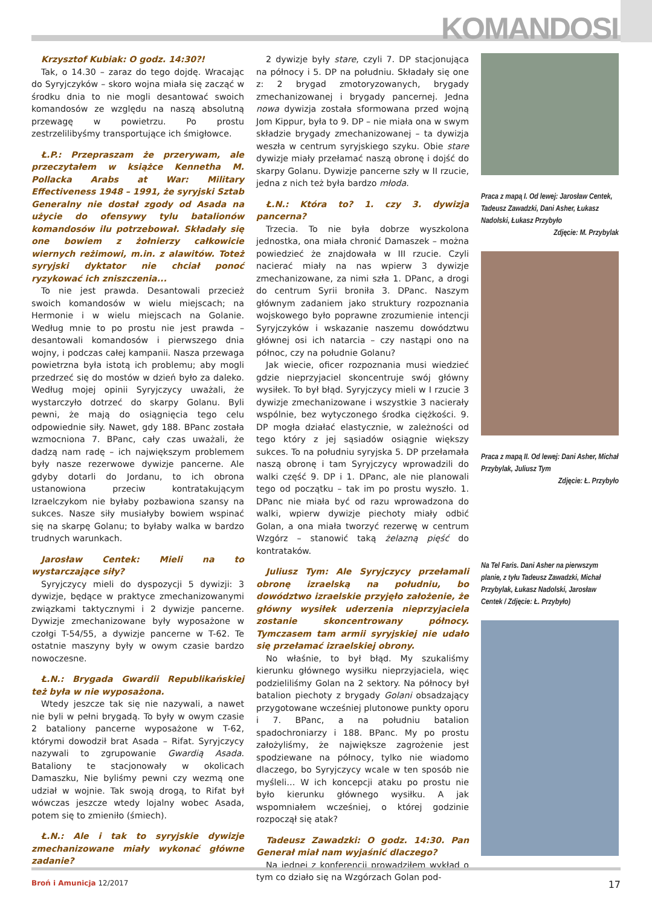KOMANDOSI
Krzysztof Kubiak: O godz. 14:30?!
Tak, o 14.30 – zaraz do tego dojdę. Wracając do Syryjczyków – skoro wojna miała się zacząć w środku dnia to nie mogli desantować swoich komandosów ze względu na naszą absolutną przewagę w powietrzu. Po prostu zestrzelilibyśmy transportujące ich śmigłowce.
Ł.P.: Przepraszam że przerywam, ale przeczytałem w książce Kennetha M. Pollacka Arabs at War: Military Effectiveness 1948 – 1991, że syryjski Sztab Generalny nie dostał zgody od Asada na użycie do ofensywy tylu batalionów komandosów ilu potrzebował. Składały się one bowiem z żołnierzy całkowicie wiernych reżimowi, m.in. z alawitów. Toteż syryjski dyktator nie chciał ponoć ryzykować ich zniszczenia...
To nie jest prawda. Desantowali przecież swoich komandosów w wielu miejscach; na Hermonie i w wielu miejscach na Golanie. Według mnie to po prostu nie jest prawda – desantowali komandosów i pierwszego dnia wojny, i podczas całej kampanii. Nasza przewaga powietrzna była istotą ich problemu; aby mogli przedrzeć się do mostów w dzień było za daleko. Według mojej opinii Syryjczycy uważali, że wystarczyło dotrzeć do skarpy Golanu. Byli pewni, że mają do osiągnięcia tego celu odpowiednie siły. Nawet, gdy 188. BPanc została wzmocniona 7. BPanc, cały czas uważali, że dadzą nam radę – ich największym problemem były nasze rezerwowe dywizje pancerne. Ale gdyby dotarli do Jordanu, to ich obrona ustanowiona przeciw kontratakującym Izraelczykom nie byłaby pozbawiona szansy na sukces. Nasze siły musiałyby bowiem wspinać się na skarpę Golanu; to byłaby walka w bardzo trudnych warunkach.
Jarosław Centek: Mieli na to wystarczające siły?
Syryjczycy mieli do dyspozycji 5 dywizji: 3 dywizje, będące w praktyce zmechanizowanymi związkami taktycznymi i 2 dywizje pancerne. Dywizje zmechanizowane były wyposażone w czołgi T-54/55, a dywizje pancerne w T-62. Te ostatnie maszyny były w owym czasie bardzo nowoczesne.
Ł.N.: Brygada Gwardii Republikańskiej też była w nie wyposażona.
Wtedy jeszcze tak się nie nazywali, a nawet nie byli w pełni brygadą. To były w owym czasie 2 bataliony pancerne wyposażone w T-62, którymi dowodził brat Asada – Rifat. Syryjczycy nazywali to zgrupowanie Gwardią Asada. Bataliony te stacjonowały w okolicach Damaszku, Nie byliśmy pewni czy wezmą one udział w wojnie. Tak swoją drogą, to Rifat był wówczas jeszcze wtedy lojalny wobec Asada, potem się to zmieniło (śmiech).
Ł.N.: Ale i tak to syryjskie dywizje zmechanizowane miały wykonać główne zadanie?
2 dywizje były stare, czyli 7. DP stacjonująca na północy i 5. DP na południu. Składały się one z: 2 brygad zmotoryzowanych, brygady zmechanizowanej i brygady pancernej. Jedna nowa dywizja została sformowana przed wojną Jom Kippur, była to 9. DP – nie miała ona w swym składzie brygady zmechanizowanej – ta dywizja weszła w centrum syryjskiego szyku. Obie stare dywizje miały przełamać naszą obronę i dojść do skarpy Golanu. Dywizje pancerne szły w II rzucie, jedna z nich też była bardzo młoda.
Ł.N.: Która to? 1. czy 3. dywizja pancerna?
Trzecia. To nie była dobrze wyszkolona jednostka, ona miała chronić Damaszek – można powiedzieć że znajdowała w III rzucie. Czyli nacierać miały na nas wpierw 3 dywizje zmechanizowane, za nimi szła 1. DPanc, a drogi do centrum Syrii broniła 3. DPanc. Naszym głównym zadaniem jako struktury rozpoznania wojskowego było poprawne zrozumienie intencji Syryjczyków i wskazanie naszemu dowództwu głównej osi ich natarcia – czy nastąpi ono na północ, czy na południe Golanu?
Jak wiecie, oficer rozpoznania musi wiedzieć gdzie nieprzyjaciel skoncentruje swój główny wysiłek. To był błąd. Syryjczycy mieli w I rzucie 3 dywizje zmechanizowane i wszystkie 3 nacierały wspólnie, bez wytyczonego środka ciężkości. 9. DP mogła działać elastycznie, w zależności od tego który z jej sąsiadów osiągnie większy sukces. To na południu syryjska 5. DP przełamała naszą obronę i tam Syryjczycy wprowadzili do walki część 9. DP i 1. DPanc, ale nie planowali tego od początku – tak im po prostu wyszło. 1. DPanc nie miała być od razu wprowadzona do walki, wpierw dywizje piechoty miały odbić Golan, a ona miała tworzyć rezerwę w centrum Wzgórz – stanowić taką żelazną pięść do kontrataków.
Juliusz Tym: Ale Syryjczycy przełamali obronę izraelską na południu, bo dowództwo izraelskie przyjęło założenie, że główny wysiłek uderzenia nieprzyjaciela zostanie skoncentrowany północy. Tymczasem tam armii syryjskiej nie udało się przełamać izraelskiej obrony.
No właśnie, to był błąd. My szukaliśmy kierunku głównego wysiłku nieprzyjaciela, więc podzieliliśmy Golan na 2 sektory. Na północy był batalion piechoty z brygady Golani obsadzający przygotowane wcześniej plutonowe punkty oporu i 7. BPanc, a na południu batalion spadochroniarzy i 188. BPanc. My po prostu założyliśmy, że największe zagrożenie jest spodziewane na północy, tylko nie wiadomo dlaczego, bo Syryjczycy wcale w ten sposób nie myśleli… W ich koncepcji ataku po prostu nie było kierunku głównego wysiłku. A jak wspomniałem wcześniej, o której godzinie rozpoczął się atak?
Tadeusz Zawadzki: O godz. 14:30. Pan Generał miał nam wyjaśnić dlaczego?
Na jednej z konferencji prowadziłem wykład o tym co działo się na Wzgórzach Golan pod-
Praca z mapą I. Od lewej: Jarosław Centek, Tadeusz Zawadzki, Dani Asher, Łukasz Nadolski, Łukasz Przybyło
Zdjęcie: M. Przybylak
Praca z mapą II. Od lewej: Dani Asher, Michał Przybylak, Juliusz Tym
Zdjęcie: Ł. Przybyło
Na Tel Faris. Dani Asher na pierwszym planie, z tyłu Tadeusz Zawadzki, Michał Przybylak, Łukasz Nadolski, Jarosław Centek / Zdjęcie: Ł. Przybyło)
Broń i Amunicja 12/2017 17